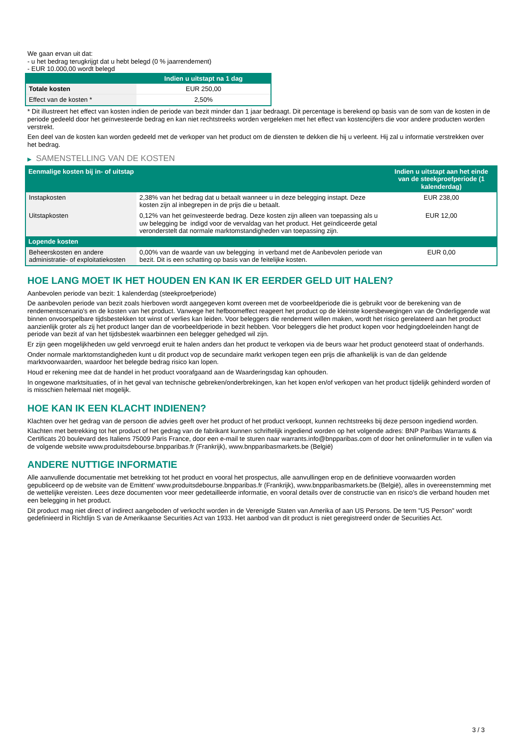We gaan ervan uit dat:
- u het bedrag terugkrijgt dat u hebt belegd (0 % jaarrendement)
- EUR 10.000,00 wordt belegd
| | Indien u uitstapt na 1 dag |
| --- | --- |
| Totale kosten | EUR 250,00 |
| Effect van de kosten * | 2,50% |
* Dit illustreert het effect van kosten indien de periode van bezit minder dan 1 jaar bedraagt. Dit percentage is berekend op basis van de som van de kosten in de periode gedeeld door het geïnvesteerde bedrag en kan niet rechtstreeks worden vergeleken met het effect van kostencijfers die voor andere producten worden verstrekt.
Een deel van de kosten kan worden gedeeld met de verkoper van het product om de diensten te dekken die hij u verleent. Hij zal u informatie verstrekken over het bedrag.
▶ SAMENSTELLING VAN DE KOSTEN
| Eenmalige kosten bij in- of uitstap | | Indien u uitstapt aan het einde van de steekproefperiode (1 kalenderdag) |
| --- | --- | --- |
| Instapkosten | 2,38% van het bedrag dat u betaalt wanneer u in deze belegging instapt. Deze kosten zijn al inbegrepen in de prijs die u betaalt. | EUR 238,00 |
| Uitstapkosten | 0,12% van het geïnvesteerde bedrag. Deze kosten zijn alleen van toepassing als u uw belegging be indigd voor de vervaldag van het product. Het geïndiceerde getal veronderstelt dat normale marktomstandigheden van toepassing zijn. | EUR 12,00 |
| Lopende kosten | | |
| Beheerskosten en andere administratie- of exploitatiekosten | 0,00% van de waarde van uw belegging in verband met de Aanbevolen periode van bezit. Dit is een schatting op basis van de feitelijke kosten. | EUR 0,00 |
HOE LANG MOET IK HET HOUDEN EN KAN IK ER EERDER GELD UIT HALEN?
Aanbevolen periode van bezit: 1 kalenderdag (steekproefperiode)
De aanbevolen periode van bezit zoals hierboven wordt aangegeven komt overeen met de voorbeeldperiode die is gebruikt voor de berekening van de rendementscenario's en de kosten van het product. Vanwege het hefboomeffect reageert het product op de kleinste koersbewegingen van de Onderliggende wat binnen onvoorspelbare tijdsbestekken tot winst of verlies kan leiden. Voor beleggers die rendement willen maken, wordt het risico gerelateerd aan het product aanzienlijk groter als zij het product langer dan de voorbeeldperiode in bezit hebben. Voor beleggers die het product kopen voor hedgingdoeleinden hangt de periode van bezit af van het tijdsbestek waarbinnen een belegger gehedged wil zijn.
Er zijn geen mogelijkheden uw geld vervroegd eruit te halen anders dan het product te verkopen via de beurs waar het product genoteerd staat of onderhands.
Onder normale marktomstandigheden kunt u dit product vop de secundaire markt verkopen tegen een prijs die afhankelijk is van de dan geldende marktvoorwaarden, waardoor het belegde bedrag risico kan lopen.
Houd er rekening mee dat de handel in het product voorafgaand aan de Waarderingsdag kan ophouden.
In ongewone marktsituaties, of in het geval van technische gebreken/onderbrekingen, kan het kopen en/of verkopen van het product tijdelijk gehinderd worden of is misschien helemaal niet mogelijk.
HOE KAN IK EEN KLACHT INDIENEN?
Klachten over het gedrag van de persoon die advies geeft over het product of het product verkoopt, kunnen rechtstreeks bij deze persoon ingediend worden.
Klachten met betrekking tot het product of het gedrag van de fabrikant kunnen schriftelijk ingediend worden op het volgende adres: BNP Paribas Warrants & Certificats 20 boulevard des Italiens 75009 Paris France, door een e-mail te sturen naar warrants.info@bnpparibas.com of door het onlineformulier in te vullen via de volgende website www.produitsdebourse.bnpparibas.fr (Frankrijk), www.bnpparibasmarkets.be (België)
ANDERE NUTTIGE INFORMATIE
Alle aanvullende documentatie met betrekking tot het product en vooral het prospectus, alle aanvullingen erop en de definitieve voorwaarden worden gepubliceerd op de website van de Emittent' www.produitsdebourse.bnpparibas.fr (Frankrijk), www.bnpparibasmarkets.be (België), alles in overeenstemming met de wettelijke vereisten. Lees deze documenten voor meer gedetailleerde informatie, en vooral details over de constructie van en risico’s die verband houden met een belegging in het product.
Dit product mag niet direct of indirect aangeboden of verkocht worden in de Verenigde Staten van Amerika of aan US Persons. De term "US Person" wordt gedefinieerd in Richtlijn S van de Amerikaanse Securities Act van 1933. Het aanbod van dit product is niet geregistreerd onder de Securities Act.
3 / 3